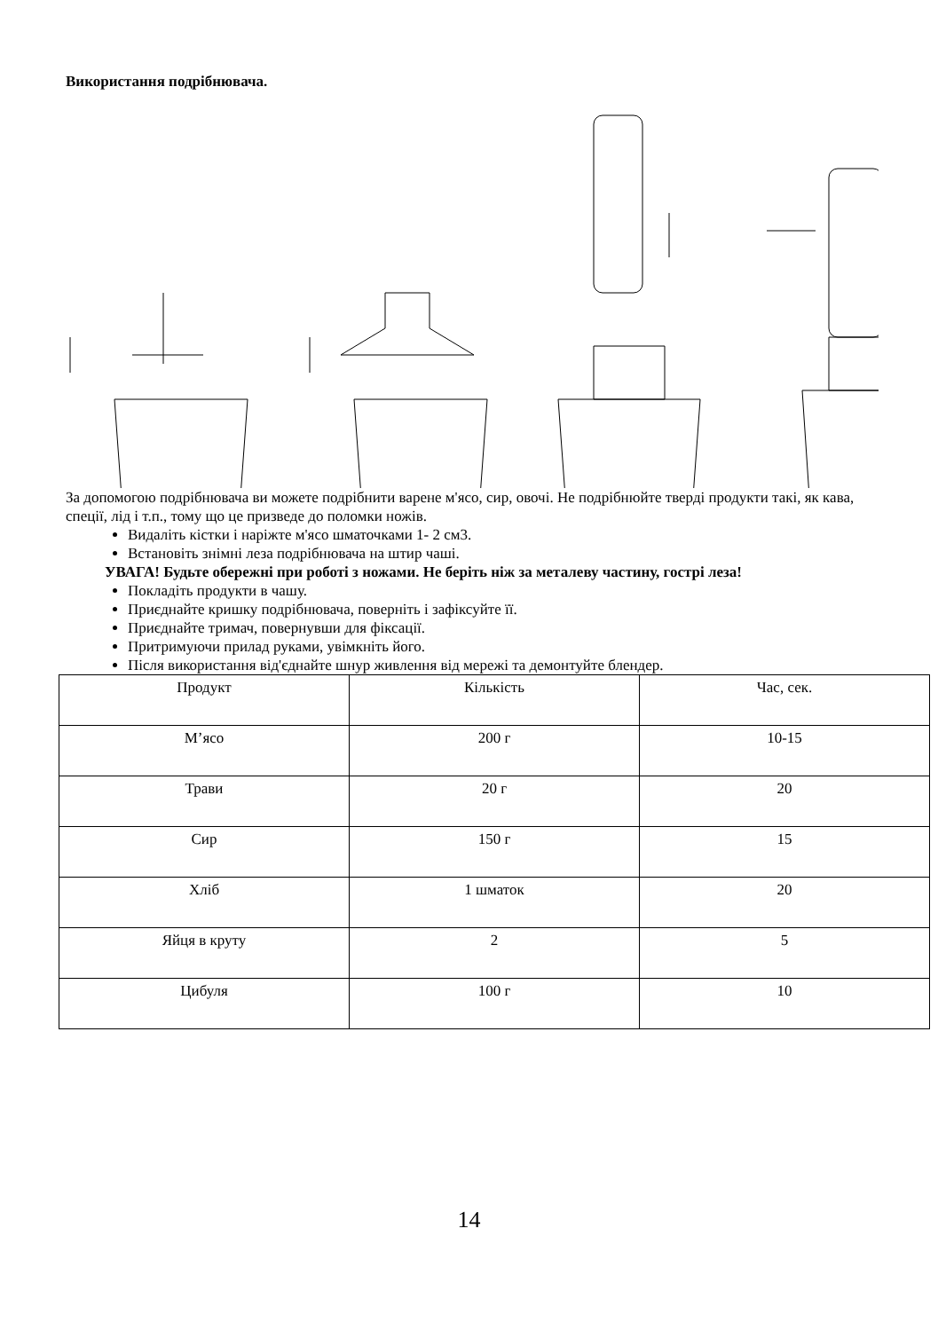Використання подрібнювача.
За допомогою подрібнювача ви можете подрібнити варене м'ясо, сир, овочі. Не подрібнюйте тверді продукти такі, як кава, спеції, лід і т.п., тому що це призведе до поломки ножів.
Видаліть кістки і наріжте м'ясо шматочками 1- 2 см3.
Встановіть знімні леза подрібнювача на штир чаші.
УВАГА! Будьте обережні при роботі з ножами. Не беріть ніж за металеву частину, гострі леза!
Покладіть продукти в чашу.
Приєднайте кришку подрібнювача, поверніть і зафіксуйте її.
Приєднайте тримач, повернувши для фіксації.
Притримуючи прилад руками, увімкніть його.
Після використання від'єднайте шнур живлення від мережі та демонтуйте блендер.
| Продукт | Кількість | Час, сек. |
| М’ясо | 200 г | 10-15 |
| Трави | 20 г | 20 |
| Сир | 150 г | 15 |
| Хліб | 1 шматок | 20 |
| Яйця в круту | 2 | 5 |
| Цибуля | 100 г | 10 |
14